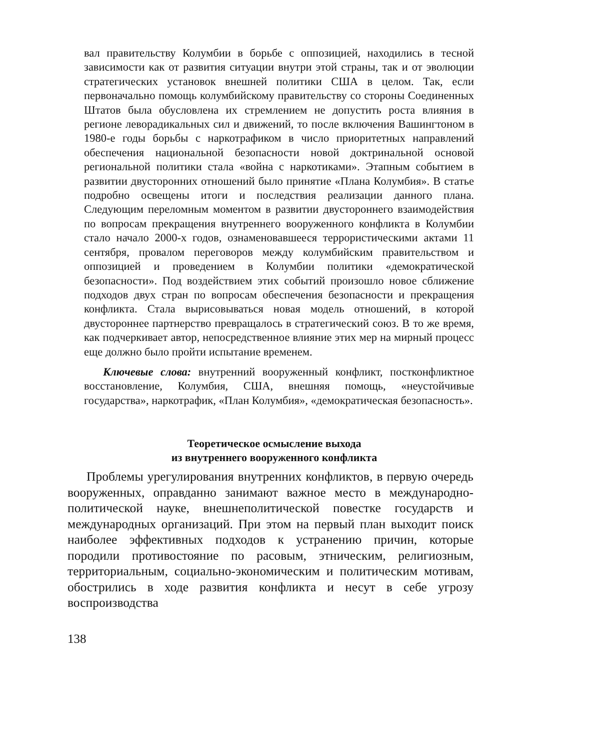вал правительству Колумбии в борьбе с оппозицией, находились в тесной зависимости как от развития ситуации внутри этой страны, так и от эволюции стратегических установок внешней политики США в целом. Так, если первоначально помощь колумбийскому правительству со стороны Соединенных Штатов была обусловлена их стремлением не допустить роста влияния в регионе леворадикальных сил и движений, то после включения Вашингтоном в 1980-е годы борьбы с наркотрафиком в число приоритетных направлений обеспечения национальной безопасности новой доктринальной основой региональной политики стала «война с наркотиками». Этапным событием в развитии двусторонних отношений было принятие «Плана Колумбия». В статье подробно освещены итоги и последствия реализации данного плана. Следующим переломным моментом в развитии двустороннего взаимодействия по вопросам прекращения внутреннего вооруженного конфликта в Колумбии стало начало 2000-х годов, ознаменовавшееся террористическими актами 11 сентября, провалом переговоров между колумбийским правительством и оппозицией и проведением в Колумбии политики «демократической безопасности». Под воздействием этих событий произошло новое сближение подходов двух стран по вопросам обеспечения безопасности и прекращения конфликта. Стала вырисовываться новая модель отношений, в которой двустороннее партнерство превращалось в стратегический союз. В то же время, как подчеркивает автор, непосредственное влияние этих мер на мирный процесс еще должно было пройти испытание временем.
Ключевые слова: внутренний вооруженный конфликт, постконфликтное восстановление, Колумбия, США, внешняя помощь, «неустойчивые государства», наркотрафик, «План Колумбия», «демократическая безопасность».
Теоретическое осмысление выхода
из внутреннего вооруженного конфликта
Проблемы урегулирования внутренних конфликтов, в первую очередь вооруженных, оправданно занимают важное место в международно-политической науке, внешнеполитической повестке государств и международных организаций. При этом на первый план выходит поиск наиболее эффективных подходов к устранению причин, которые породили противостояние по расовым, этническим, религиозным, территориальным, социально-экономическим и политическим мотивам, обострились в ходе развития конфликта и несут в себе угрозу воспроизводства
138